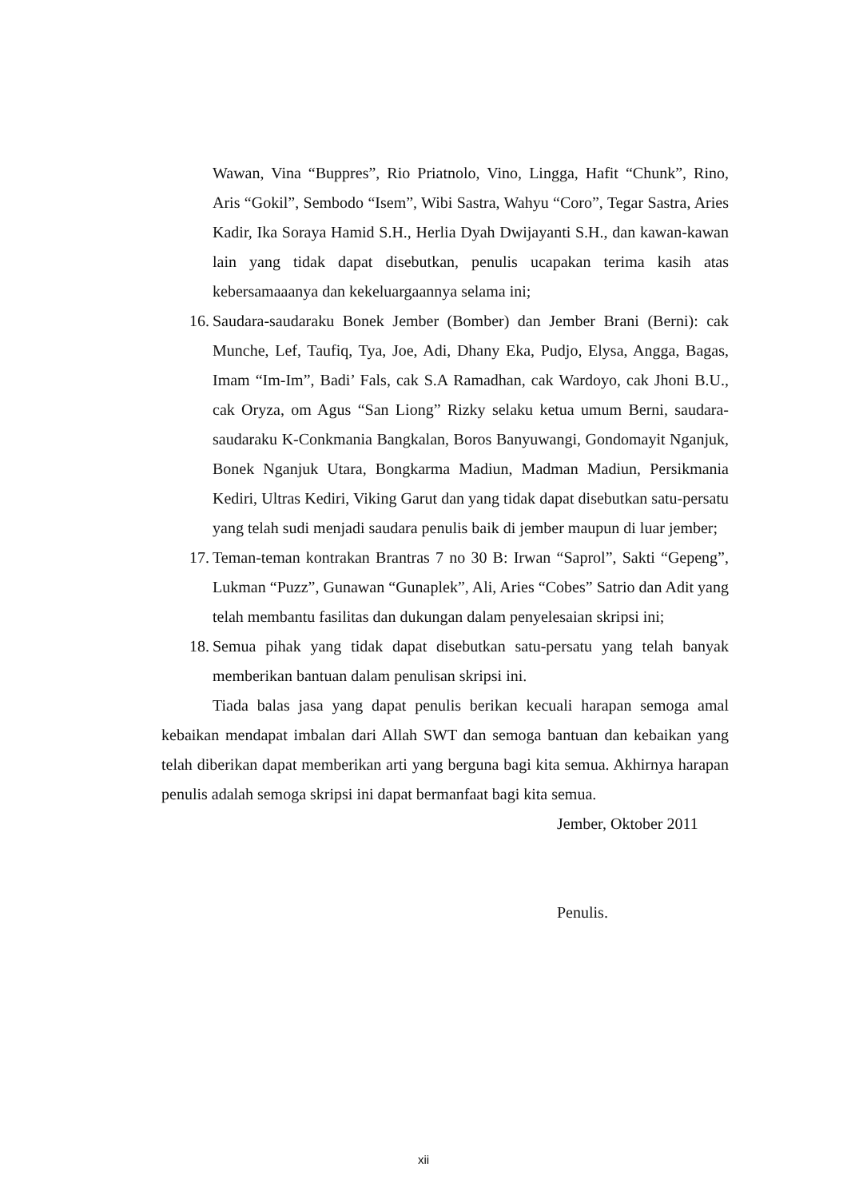Wawan, Vina “Buppres”, Rio Priatnolo, Vino, Lingga, Hafit “Chunk”, Rino, Aris “Gokil”, Sembodo “Isem”, Wibi Sastra, Wahyu “Coro”, Tegar Sastra, Aries Kadir, Ika Soraya Hamid S.H., Herlia Dyah Dwijayanti S.H., dan kawan-kawan lain yang tidak dapat disebutkan, penulis ucapakan terima kasih atas kebersamaaanya dan kekeluargaannya selama ini;
16. Saudara-saudaraku Bonek Jember (Bomber) dan Jember Brani (Berni): cak Munche, Lef, Taufiq, Tya, Joe, Adi, Dhany Eka, Pudjo, Elysa, Angga, Bagas, Imam “Im-Im”, Badi’ Fals, cak S.A Ramadhan, cak Wardoyo, cak Jhoni B.U., cak Oryza, om Agus “San Liong” Rizky selaku ketua umum Berni, saudara-saudaraku K-Conkmania Bangkalan, Boros Banyuwangi, Gondomayit Nganjuk, Bonek Nganjuk Utara, Bongkarma Madiun, Madman Madiun, Persikmania Kediri, Ultras Kediri, Viking Garut dan yang tidak dapat disebutkan satu-persatu yang telah sudi menjadi saudara penulis baik di jember maupun di luar jember;
17. Teman-teman kontrakan Brantras 7 no 30 B: Irwan “Saprol”, Sakti “Gepeng”, Lukman “Puzz”, Gunawan “Gunaplek”, Ali, Aries “Cobes” Satrio dan Adit yang telah membantu fasilitas dan dukungan dalam penyelesaian skripsi ini;
18. Semua pihak yang tidak dapat disebutkan satu-persatu yang telah banyak memberikan bantuan dalam penulisan skripsi ini.
Tiada balas jasa yang dapat penulis berikan kecuali harapan semoga amal kebaikan mendapat imbalan dari Allah SWT dan semoga bantuan dan kebaikan yang telah diberikan dapat memberikan arti yang berguna bagi kita semua. Akhirnya harapan penulis adalah semoga skripsi ini dapat bermanfaat bagi kita semua.
Jember, Oktober 2011
Penulis.
xii